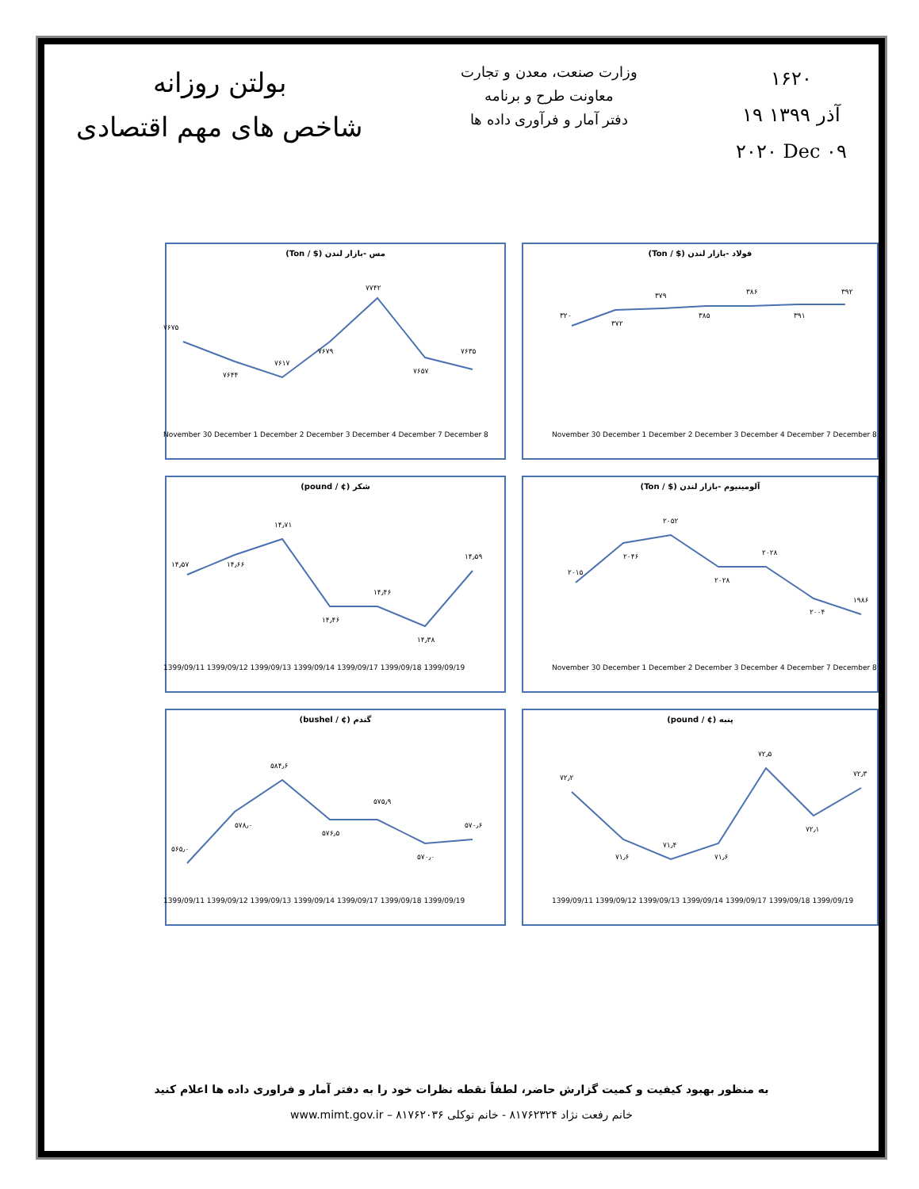بولتن روزانه
شاخص های مهم اقتصادی
وزارت صنعت، معدن و تجارت
معاونت طرح و برنامه
دفتر آمار و فرآوری داده ها
۱۶۲۰
۱۹ آذر ۱۳۹۹
۲۰۲۰ Dec ۰۹
فولاد -بازار لندن ($ / Ton)
۳۲۰
۳۷۲
۳۷۹
۳۸۵
۳۸۶
۳۹۱
۳۹۲
November 30 December 1 December 2 December 3 December 4 December 7 December 8
مس -بازار لندن ($ / Ton)
۷۶۷۵
۷۶۴۴
۷۶۱۷
۷۶۷۹
۷۷۴۲
۷۶۵۷
۷۶۳۵
November 30 December 1 December 2 December 3 December 4 December 7 December 8
آلومینیوم -بازار لندن ($ / Ton)
۲۰۱۵
۲۰۴۶
۲۰۵۲
۲۰۲۸
۲۰۲۸
۲۰۰۴
۱۹۸۶
November 30 December 1 December 2 December 3 December 4 December 7 December 8
شکر (¢ / pound)
۱۴٫۵۷
۱۴٫۶۶
۱۴٫۷۱
۱۴٫۴۶
۱۴٫۴۶
۱۴٫۳۸
۱۴٫۵۹
1399/09/11 1399/09/12 1399/09/13 1399/09/14 1399/09/17 1399/09/18 1399/09/19
پنبه (¢ / pound)
۷۲٫۲
۷۱٫۶
۷۱٫۴
۷۱٫۶
۷۲٫۵
۷۲٫۱
۷۲٫۳
1399/09/11 1399/09/12 1399/09/13 1399/09/14 1399/09/17 1399/09/18 1399/09/19
گندم (¢ / bushel)
۵۶۵٫۰
۵۷۸٫۰
۵۸۴٫۶
۵۷۶٫۵
۵۷۵٫۹
۵۷۰٫۰
۵۷۰٫۶
1399/09/11 1399/09/12 1399/09/13 1399/09/14 1399/09/17 1399/09/18 1399/09/19
به منظور بهبود کیفیت و کمیت گزارش حاضر، لطفاً نقطه نظرات خود را به دفتر آمار و فراوری داده ها اعلام کنید
خانم رفعت نژاد ۸۱۷۶۲۳۲۴ - خانم توکلی ۸۱۷۶۲۰۳۶ – www.mimt.gov.ir